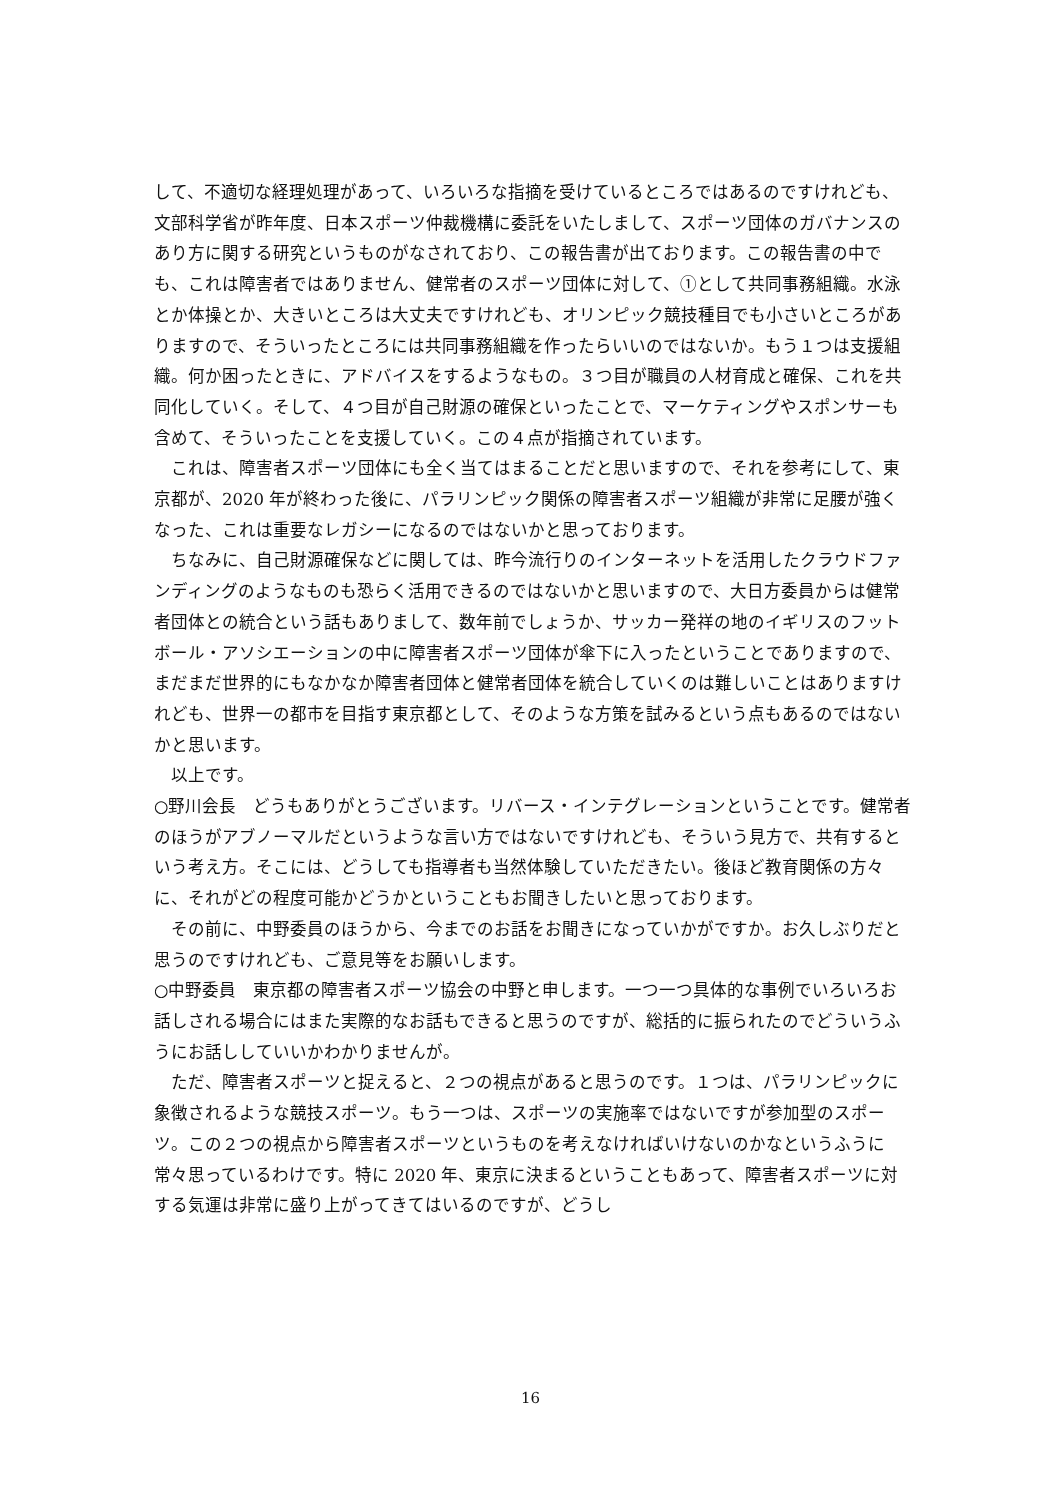して、不適切な経理処理があって、いろいろな指摘を受けているところではあるのですけれども、文部科学省が昨年度、日本スポーツ仲裁機構に委託をいたしまして、スポーツ団体のガバナンスのあり方に関する研究というものがなされており、この報告書が出ております。この報告書の中でも、これは障害者ではありません、健常者のスポーツ団体に対して、①として共同事務組織。水泳とか体操とか、大きいところは大丈夫ですけれども、オリンピック競技種目でも小さいところがありますので、そういったところには共同事務組織を作ったらいいのではないか。もう１つは支援組織。何か困ったときに、アドバイスをするようなもの。３つ目が職員の人材育成と確保、これを共同化していく。そして、４つ目が自己財源の確保といったことで、マーケティングやスポンサーも含めて、そういったことを支援していく。この４点が指摘されています。
これは、障害者スポーツ団体にも全く当てはまることだと思いますので、それを参考にして、東京都が、2020 年が終わった後に、パラリンピック関係の障害者スポーツ組織が非常に足腰が強くなった、これは重要なレガシーになるのではないかと思っております。
ちなみに、自己財源確保などに関しては、昨今流行りのインターネットを活用したクラウドファンディングのようなものも恐らく活用できるのではないかと思いますので、大日方委員からは健常者団体との統合という話もありまして、数年前でしょうか、サッカー発祥の地のイギリスのフットボール・アソシエーションの中に障害者スポーツ団体が傘下に入ったということでありますので、まだまだ世界的にもなかなか障害者団体と健常者団体を統合していくのは難しいことはありますけれども、世界一の都市を目指す東京都として、そのような方策を試みるという点もあるのではないかと思います。
以上です。
○野川会長　どうもありがとうございます。リバース・インテグレーションということです。健常者のほうがアブノーマルだというような言い方ではないですけれども、そういう見方で、共有するという考え方。そこには、どうしても指導者も当然体験していただきたい。後ほど教育関係の方々に、それがどの程度可能かどうかということもお聞きしたいと思っております。
その前に、中野委員のほうから、今までのお話をお聞きになっていかがですか。お久しぶりだと思うのですけれども、ご意見等をお願いします。
○中野委員　東京都の障害者スポーツ協会の中野と申します。一つ一つ具体的な事例でいろいろお話しされる場合にはまた実際的なお話もできると思うのですが、総括的に振られたのでどういうふうにお話ししていいかわかりませんが。
ただ、障害者スポーツと捉えると、２つの視点があると思うのです。１つは、パラリンピックに象徴されるような競技スポーツ。もう一つは、スポーツの実施率ではないですが参加型のスポーツ。この２つの視点から障害者スポーツというものを考えなければいけないのかなというふうに常々思っているわけです。特に 2020 年、東京に決まるということもあって、障害者スポーツに対する気運は非常に盛り上がってきてはいるのですが、どうし
16